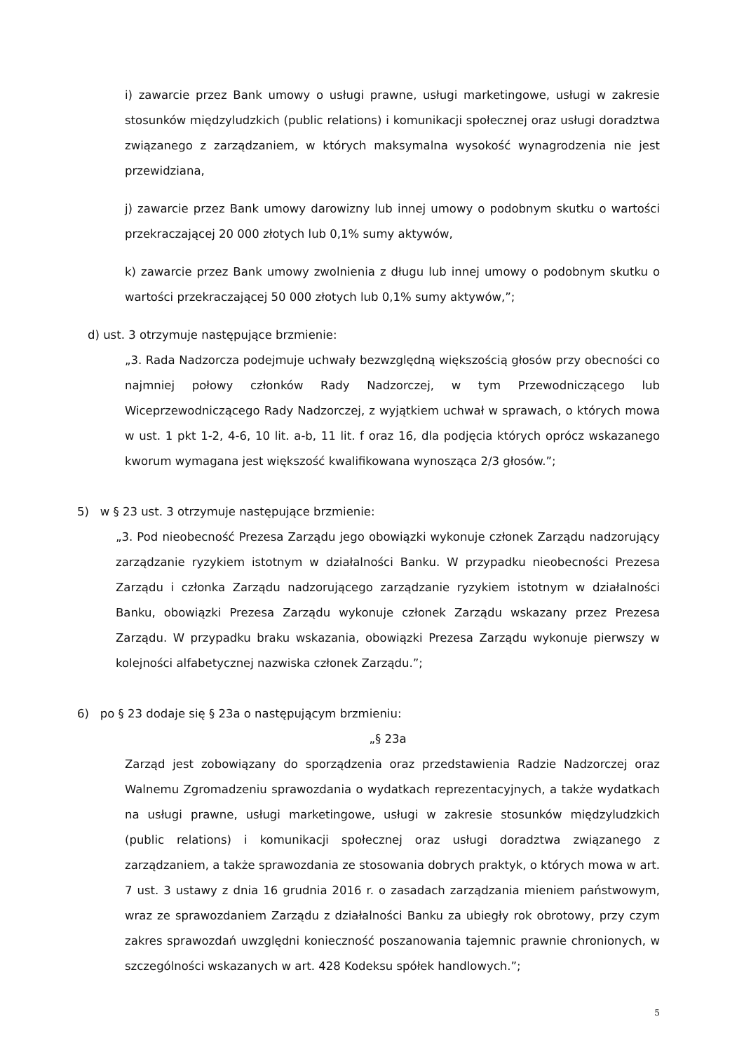i) zawarcie przez Bank umowy o usługi prawne, usługi marketingowe, usługi w zakresie stosunków międzyludzkich (public relations) i komunikacji społecznej oraz usługi doradztwa związanego z zarządzaniem, w których maksymalna wysokość wynagrodzenia nie jest przewidziana,
j) zawarcie przez Bank umowy darowizny lub innej umowy o podobnym skutku o wartości przekraczającej 20 000 złotych lub 0,1% sumy aktywów,
k) zawarcie przez Bank umowy zwolnienia z długu lub innej umowy o podobnym skutku o wartości przekraczającej 50 000 złotych lub 0,1% sumy aktywów,”;
d) ust. 3 otrzymuje następujące brzmienie:
„3. Rada Nadzorcza podejmuje uchwały bezwzględną większością głosów przy obecności co najmniej połowy członków Rady Nadzorczej, w tym Przewodniczącego lub Wiceprzewodniczącego Rady Nadzorczej, z wyjątkiem uchwał w sprawach, o których mowa w ust. 1 pkt 1-2, 4-6, 10 lit. a-b, 11 lit. f oraz 16, dla podjęcia których oprócz wskazanego kworum wymagana jest większość kwalifikowana wynosząca 2/3 głosów.”;
5) w § 23 ust. 3 otrzymuje następujące brzmienie:
„3. Pod nieobecność Prezesa Zarządu jego obowiązki wykonuje członek Zarządu nadzorujący zarządzanie ryzykiem istotnym w działalności Banku. W przypadku nieobecności Prezesa Zarządu i członka Zarządu nadzorującego zarządzanie ryzykiem istotnym w działalności Banku, obowiązki Prezesa Zarządu wykonuje członek Zarządu wskazany przez Prezesa Zarządu. W przypadku braku wskazania, obowiązki Prezesa Zarządu wykonuje pierwszy w kolejności alfabetycznej nazwiska członek Zarządu.”;
6) po § 23 dodaje się § 23a o następującym brzmieniu:
„§ 23a
Zarząd jest zobowiązany do sporządzenia oraz przedstawienia Radzie Nadzorczej oraz Walnemu Zgromadzeniu sprawozdania o wydatkach reprezentacyjnych, a także wydatkach na usługi prawne, usługi marketingowe, usługi w zakresie stosunków międzyludzkich (public relations) i komunikacji społecznej oraz usługi doradztwa związanego z zarządzaniem, a także sprawozdania ze stosowania dobrych praktyk, o których mowa w art. 7 ust. 3 ustawy z dnia 16 grudnia 2016 r. o zasadach zarządzania mieniem państwowym, wraz ze sprawozdaniem Zarządu z działalności Banku za ubiegły rok obrotowy, przy czym zakres sprawozdań uwzględni konieczność poszanowania tajemnic prawnie chronionych, w szczególności wskazanych w art. 428 Kodeksu spółek handlowych.”;
5